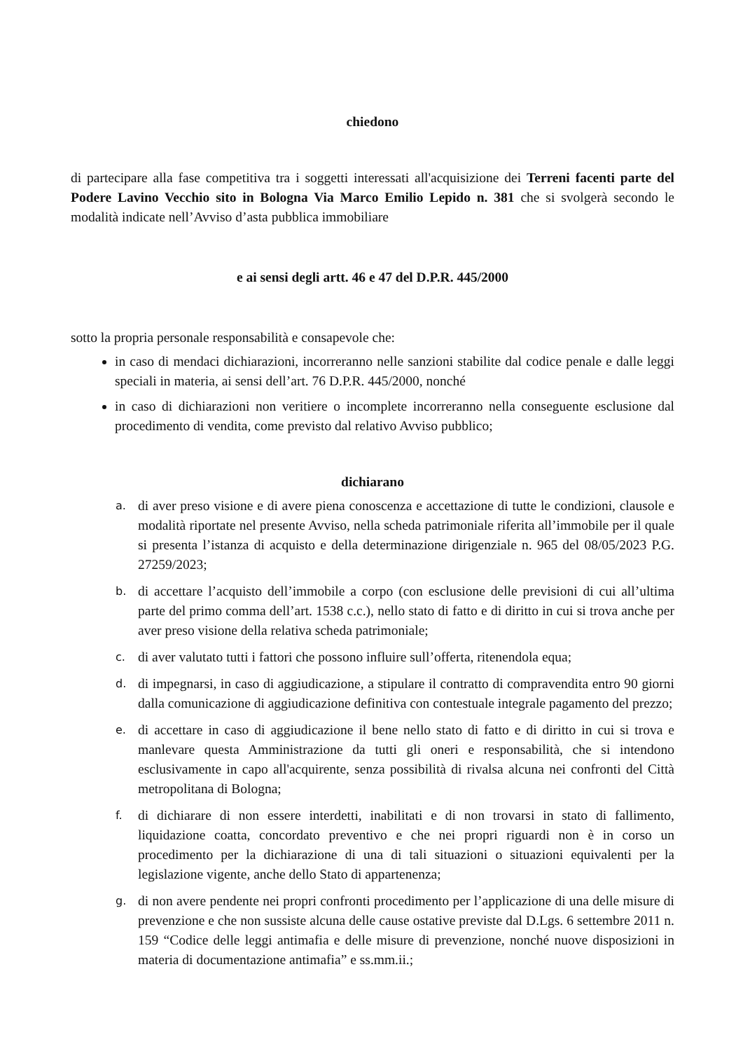chiedono
di partecipare alla fase competitiva tra i soggetti interessati all'acquisizione dei Terreni facenti parte del Podere Lavino Vecchio sito in Bologna Via Marco Emilio Lepido n. 381 che si svolgerà secondo le modalità indicate nell’Avviso d’asta pubblica immobiliare
e ai sensi degli artt. 46 e 47 del D.P.R. 445/2000
sotto la propria personale responsabilità e consapevole che:
in caso di mendaci dichiarazioni, incorreranno nelle sanzioni stabilite dal codice penale e dalle leggi speciali in materia, ai sensi dell’art. 76 D.P.R. 445/2000, nonché
in caso di dichiarazioni non veritiere o incomplete incorreranno nella conseguente esclusione dal procedimento di vendita, come previsto dal relativo Avviso pubblico;
dichiarano
a. di aver preso visione e di avere piena conoscenza e accettazione di tutte le condizioni, clausole e modalità riportate nel presente Avviso, nella scheda patrimoniale riferita all’immobile per il quale si presenta l’istanza di acquisto e della determinazione dirigenziale n. 965 del 08/05/2023 P.G. 27259/2023;
b. di accettare l’acquisto dell’immobile a corpo (con esclusione delle previsioni di cui all’ultima parte del primo comma dell’art. 1538 c.c.), nello stato di fatto e di diritto in cui si trova anche per aver preso visione della relativa scheda patrimoniale;
c. di aver valutato tutti i fattori che possono influire sull’offerta, ritenendola equa;
d. di impegnarsi, in caso di aggiudicazione, a stipulare il contratto di compravendita entro 90 giorni dalla comunicazione di aggiudicazione definitiva con contestuale integrale pagamento del prezzo;
e. di accettare in caso di aggiudicazione il bene nello stato di fatto e di diritto in cui si trova e manlevare questa Amministrazione da tutti gli oneri e responsabilità, che si intendono esclusivamente in capo all'acquirente, senza possibilità di rivalsa alcuna nei confronti del Città metropolitana di Bologna;
f. di dichiarare di non essere interdetti, inabilitati e di non trovarsi in stato di fallimento, liquidazione coatta, concordato preventivo e che nei propri riguardi non è in corso un procedimento per la dichiarazione di una di tali situazioni o situazioni equivalenti per la legislazione vigente, anche dello Stato di appartenenza;
g. di non avere pendente nei propri confronti procedimento per l’applicazione di una delle misure di prevenzione e che non sussiste alcuna delle cause ostative previste dal D.Lgs. 6 settembre 2011 n. 159 “Codice delle leggi antimafia e delle misure di prevenzione, nonché nuove disposizioni in materia di documentazione antimafia” e ss.mm.ii.;